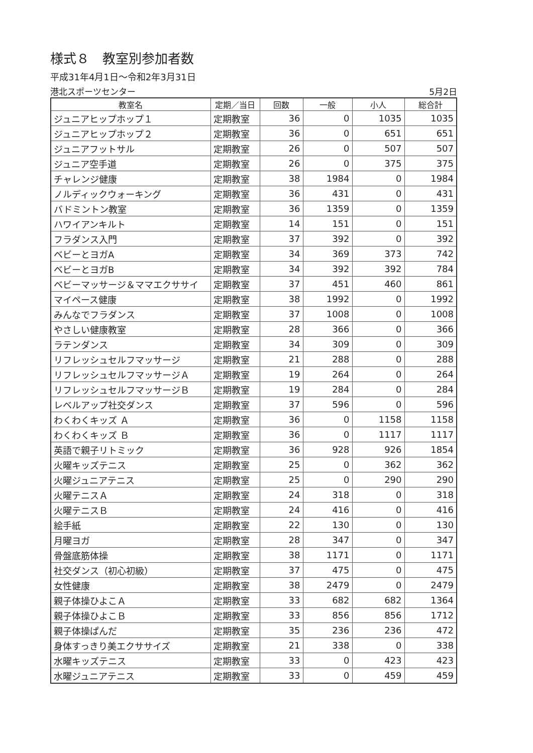様式８　教室別参加者数
平成31年4月1日～令和2年3月31日
港北スポーツセンター 5月2日
| 教室名 | 定期／当日 | 回数 | 一般 | 小人 | 総合計 |
| --- | --- | --- | --- | --- | --- |
| ジュニアヒップホップ１ | 定期教室 | 36 | 0 | 1035 | 1035 |
| ジュニアヒップホップ２ | 定期教室 | 36 | 0 | 651 | 651 |
| ジュニアフットサル | 定期教室 | 26 | 0 | 507 | 507 |
| ジュニア空手道 | 定期教室 | 26 | 0 | 375 | 375 |
| チャレンジ健康 | 定期教室 | 38 | 1984 | 0 | 1984 |
| ノルディックウォーキング | 定期教室 | 36 | 431 | 0 | 431 |
| バドミントン教室 | 定期教室 | 36 | 1359 | 0 | 1359 |
| ハワイアンキルト | 定期教室 | 14 | 151 | 0 | 151 |
| フラダンス入門 | 定期教室 | 37 | 392 | 0 | 392 |
| ベビーとヨガA | 定期教室 | 34 | 369 | 373 | 742 |
| ベビーとヨガB | 定期教室 | 34 | 392 | 392 | 784 |
| ベビーマッサージ＆ママエクササイ | 定期教室 | 37 | 451 | 460 | 861 |
| マイペース健康 | 定期教室 | 38 | 1992 | 0 | 1992 |
| みんなでフラダンス | 定期教室 | 37 | 1008 | 0 | 1008 |
| やさしい健康教室 | 定期教室 | 28 | 366 | 0 | 366 |
| ラテンダンス | 定期教室 | 34 | 309 | 0 | 309 |
| リフレッシュセルフマッサージ | 定期教室 | 21 | 288 | 0 | 288 |
| リフレッシュセルフマッサージＡ | 定期教室 | 19 | 264 | 0 | 264 |
| リフレッシュセルフマッサージＢ | 定期教室 | 19 | 284 | 0 | 284 |
| レベルアップ社交ダンス | 定期教室 | 37 | 596 | 0 | 596 |
| わくわくキッズ Ａ | 定期教室 | 36 | 0 | 1158 | 1158 |
| わくわくキッズ Ｂ | 定期教室 | 36 | 0 | 1117 | 1117 |
| 英語で親子リトミック | 定期教室 | 36 | 928 | 926 | 1854 |
| 火曜キッズテニス | 定期教室 | 25 | 0 | 362 | 362 |
| 火曜ジュニアテニス | 定期教室 | 25 | 0 | 290 | 290 |
| 火曜テニスＡ | 定期教室 | 24 | 318 | 0 | 318 |
| 火曜テニスＢ | 定期教室 | 24 | 416 | 0 | 416 |
| 絵手紙 | 定期教室 | 22 | 130 | 0 | 130 |
| 月曜ヨガ | 定期教室 | 28 | 347 | 0 | 347 |
| 骨盤底筋体操 | 定期教室 | 38 | 1171 | 0 | 1171 |
| 社交ダンス（初心初級） | 定期教室 | 37 | 475 | 0 | 475 |
| 女性健康 | 定期教室 | 38 | 2479 | 0 | 2479 |
| 親子体操ひよこＡ | 定期教室 | 33 | 682 | 682 | 1364 |
| 親子体操ひよこＢ | 定期教室 | 33 | 856 | 856 | 1712 |
| 親子体操ぱんだ | 定期教室 | 35 | 236 | 236 | 472 |
| 身体すっきり美エクササイズ | 定期教室 | 21 | 338 | 0 | 338 |
| 水曜キッズテニス | 定期教室 | 33 | 0 | 423 | 423 |
| 水曜ジュニアテニス | 定期教室 | 33 | 0 | 459 | 459 |